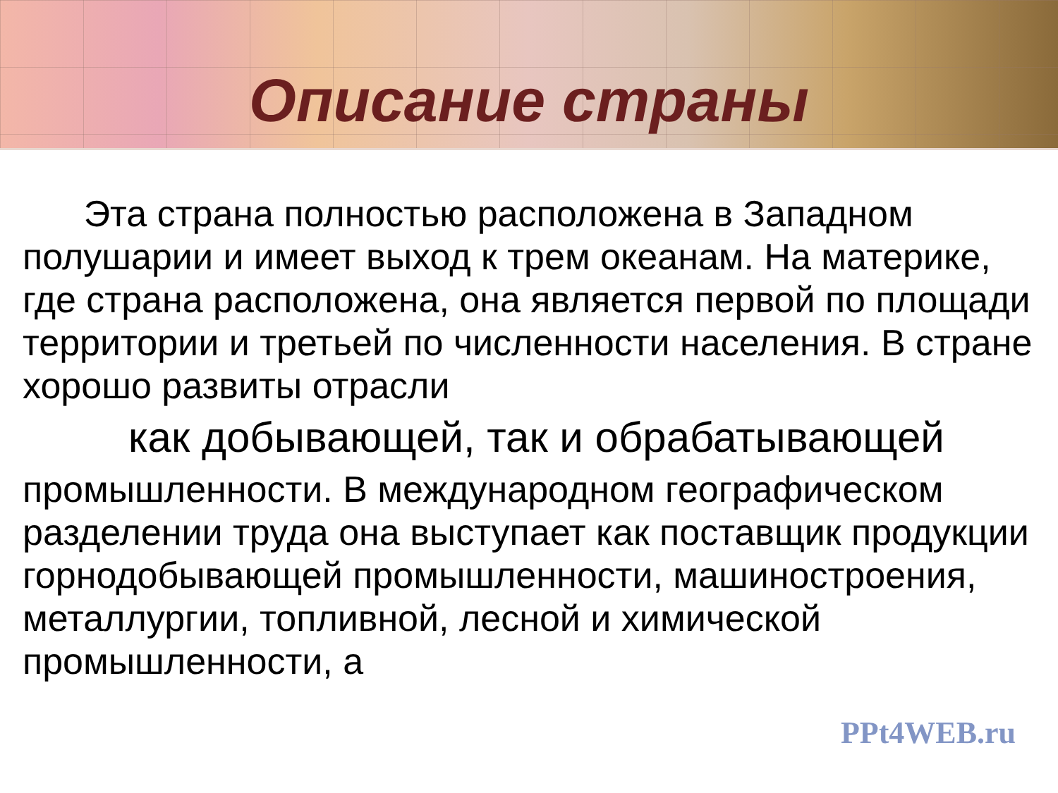Описание страны
Эта страна полностью расположена в Западном полушарии и имеет выход к трем океанам. На материке, где страна расположена, она является первой по площади территории и третьей по численности населения. В стране хорошо развиты отрасли
как добывающей, так и обрабатывающей
промышленности. В международном географическом разделении труда она выступает как поставщик продукции горнодобывающей промышленности, машиностроения, металлургии, топливной, лесной и химической промышленности, а
PPt4WEB.ru